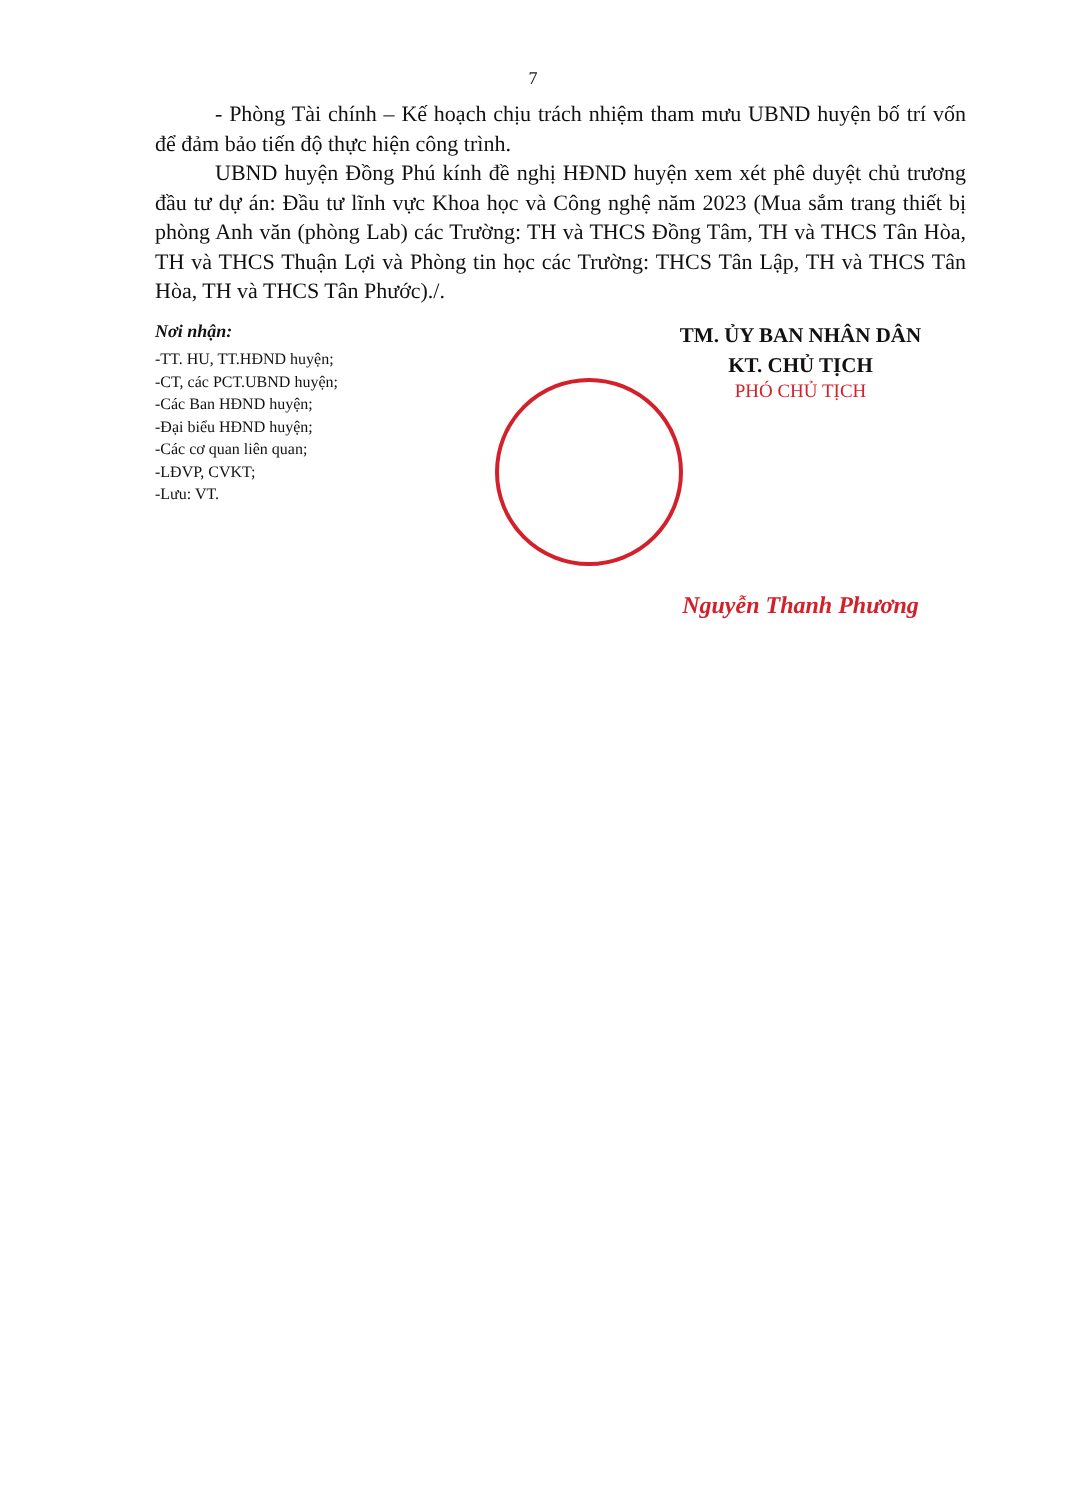7
- Phòng Tài chính – Kế hoạch chịu trách nhiệm tham mưu UBND huyện bố trí vốn để đảm bảo tiến độ thực hiện công trình.
UBND huyện Đồng Phú kính đề nghị HĐND huyện xem xét phê duyệt chủ trương đầu tư dự án: Đầu tư lĩnh vực Khoa học và Công nghệ năm 2023 (Mua sắm trang thiết bị phòng Anh văn (phòng Lab) các Trường: TH và THCS Đồng Tâm, TH và THCS Tân Hòa, TH và THCS Thuận Lợi và Phòng tin học các Trường: THCS Tân Lập, TH và THCS Tân Hòa, TH và THCS Tân Phước)./.
Nơi nhận:
-TT. HU, TT.HĐND huyện;
-CT, các PCT.UBND huyện;
-Các Ban HĐND huyện;
-Đại biểu HĐND huyện;
-Các cơ quan liên quan;
-LĐVP, CVKT;
-Lưu: VT.
TM. ỦY BAN NHÂN DÂN
KT. CHỦ TỊCH
PHÓ CHỦ TỊCH
Nguyễn Thanh Phương